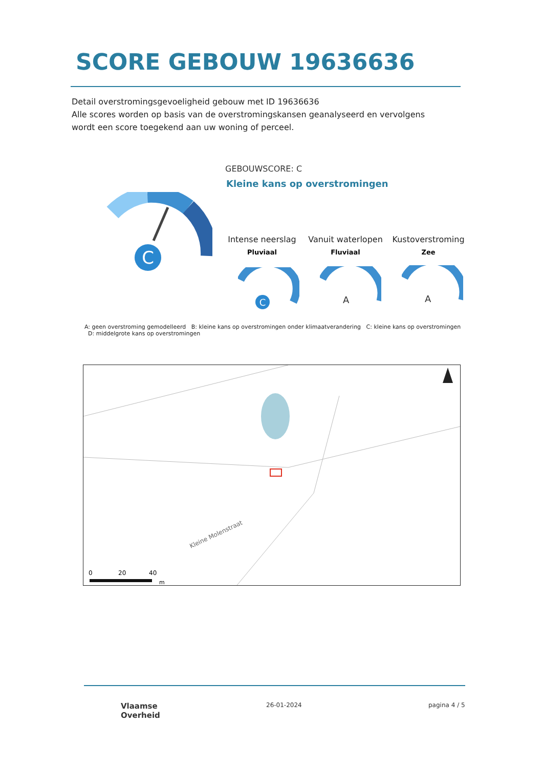SCORE GEBOUW 19636636
Detail overstromingsgevoeligheid gebouw met ID 19636636
Alle scores worden op basis van de overstromingskansen geanalyseerd en vervolgens wordt een score toegekend aan uw woning of perceel.
C
GEBOUWSCORE: C
Kleine kans op overstromingen
Intense neerslag
Pluviaal
Vanuit waterlopen
Fluviaal
Kustoverstroming
Zee
C
A
A
A: geen overstroming gemodelleerd B: kleine kans op overstromingen onder klimaatverandering C: kleine kans op overstromingen D: middelgrote kans op overstromingen
Kleine Molenstraat
0
20
40
m
Vlaamse
Overheid
26-01-2024 pagina 4 / 5